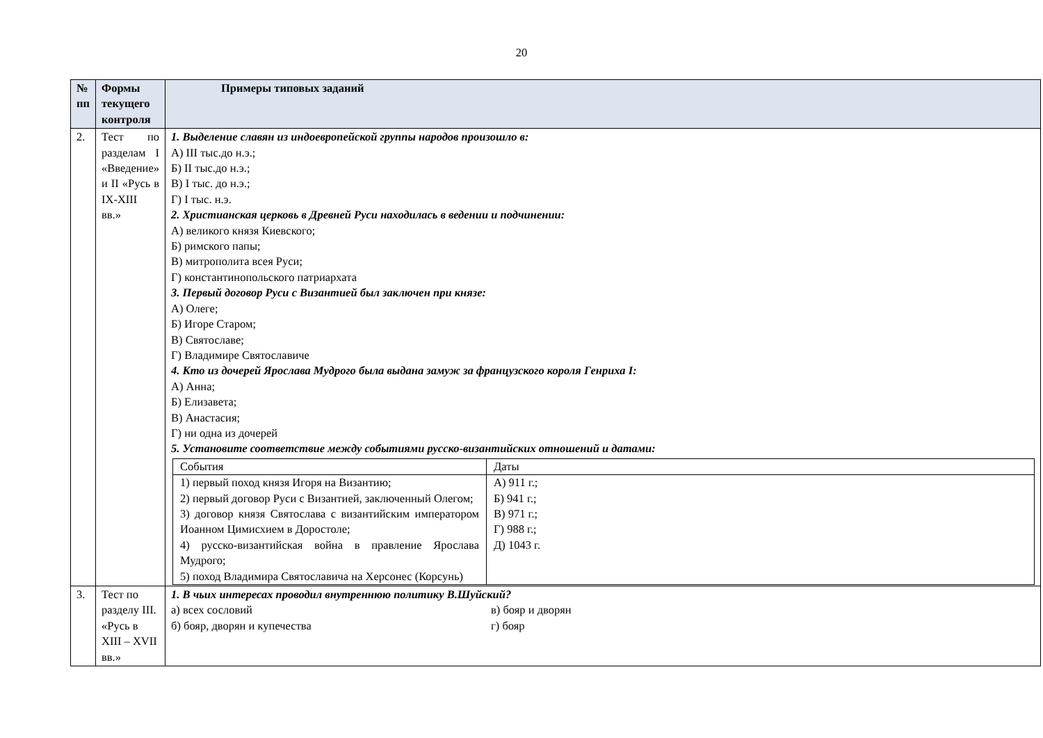20
| № пп | Формы текущего контроля | Примеры типовых заданий |
| --- | --- | --- |
| 2. | Тест по разделам I «Введение» и II «Русь в IX-XIII вв.» | 1. Выделение славян из индоевропейской группы народов произошло в: А) III тыс.до н.э.; Б) II тыс.до н.э.; В) I тыс. до н.э.; Г) I тыс. н.э. 2. Христианская церковь в Древней Руси находилась в ведении и подчинении: А) великого князя Киевского; Б) римского папы; В) митрополита всея Руси; Г) константинопольского патриархата 3. Первый договор Руси с Византией был заключен при князе: А) Олеге; Б) Игоре Старом; В) Святославе; Г) Владимире Святославиче 4. Кто из дочерей Ярослава Мудрого была выдана замуж за французского короля Генриха I: А) Анна; Б) Елизавета; В) Анастасия; Г) ни одна из дочерей 5. Установите соответствие между событиями русско-византийских отношений и датами: / События / Даты / / 1) первый поход князя Игоря на Византию; 2) первый договор Руси с Византией, заключенный Олегом; 3) договор князя Святослава с византийским императором Иоанном Цимисхием в Доростоле; 4) русско-византийская война в правление Ярослава Мудрого; 5) поход Владимира Святославича на Херсонес (Корсунь) / А) 911 г.; Б) 941 г.; В) 971 г.; Г) 988 г.; Д) 1043 г. / |
| 3. | Тест по разделу III. «Русь в XIII – XVII вв.» | 1. В чьих интересах проводил внутреннюю политику В.Шуйский? а) всех сословий в) бояр и дворян б) бояр, дворян и купечества г) бояр |